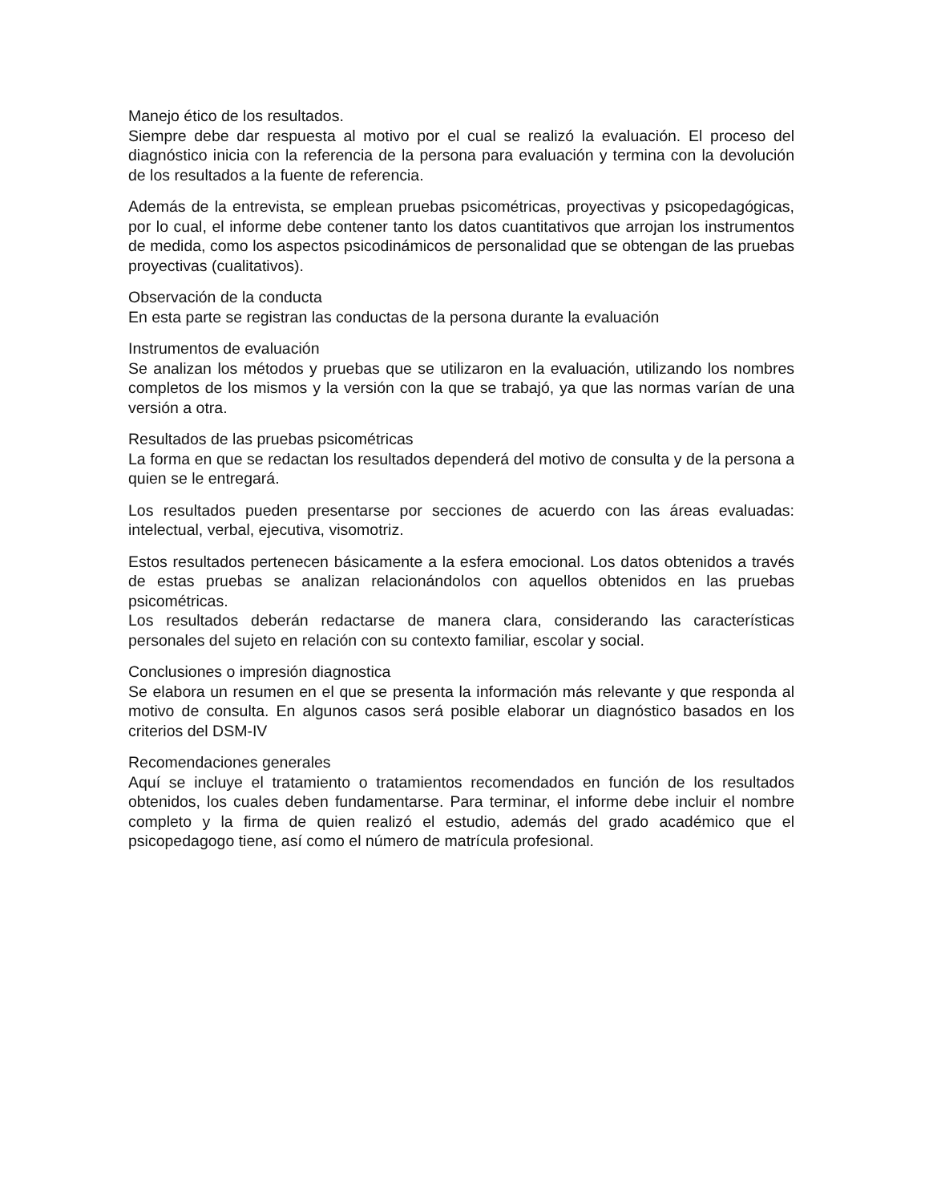Manejo ético de los resultados.
Siempre debe dar respuesta al motivo por el cual se realizó la evaluación. El proceso del diagnóstico inicia con la referencia de la persona para evaluación y termina con la devolución de los resultados a la fuente de referencia.
Además de la entrevista, se emplean pruebas psicométricas, proyectivas y psicopedagógicas, por lo cual, el informe debe contener tanto los datos cuantitativos que arrojan los instrumentos de medida, como los aspectos psicodinámicos de personalidad que se obtengan de las pruebas proyectivas (cualitativos).
Observación de la conducta
En esta parte se registran las conductas de la persona durante la evaluación
Instrumentos de evaluación
Se analizan los métodos y pruebas que se utilizaron en la evaluación, utilizando los nombres completos de los mismos y la versión con la que se trabajó, ya que las normas varían de una versión a otra.
Resultados de las pruebas psicométricas
La forma en que se redactan los resultados dependerá del motivo de consulta y de la persona a quien se le entregará.
Los resultados pueden presentarse por secciones de acuerdo con las áreas evaluadas: intelectual, verbal, ejecutiva, visomotriz.
Estos resultados pertenecen básicamente a la esfera emocional. Los datos obtenidos a través de estas pruebas se analizan relacionándolos con aquellos obtenidos en las pruebas psicométricas.
Los resultados deberán redactarse de manera clara, considerando las características personales del sujeto en relación con su contexto familiar, escolar y social.
Conclusiones o impresión diagnostica
Se elabora un resumen en el que se presenta la información más relevante y que responda al motivo de consulta. En algunos casos será posible elaborar un diagnóstico basados en los criterios del DSM-IV
Recomendaciones generales
Aquí se incluye el tratamiento o tratamientos recomendados en función de los resultados obtenidos, los cuales deben fundamentarse. Para terminar, el informe debe incluir el nombre completo y la firma de quien realizó el estudio, además del grado académico que el psicopedagogo tiene, así como el número de matrícula profesional.